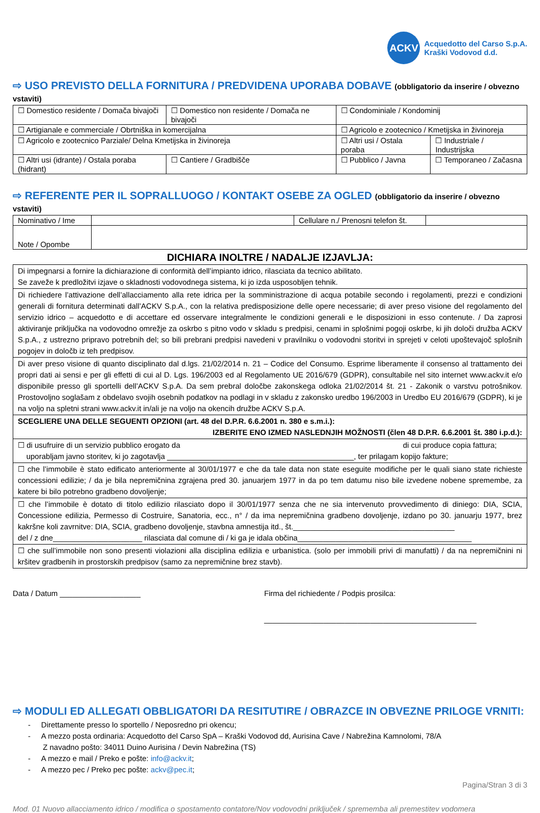ACKV
Acquedotto del Carso S.p.A.
Kraški Vodovod d.d.
⇨ USO PREVISTO DELLA FORNITURA / PREDVIDENA UPORABA DOBAVE (obbligatorio da inserire / obvezno vstaviti)
| ☐ Domestico residente / Domača bivajoči | ☐ Domestico non residente / Domača ne bivajoči | ☐ Condominiale / Kondominij | |
| ☐ Artigianale e commerciale / Obrtniška in komercijalna | | ☐ Agricolo e zootecnico / Kmetijska in živinoreja | |
| ☐ Agricolo e zootecnico Parziale/ Delna Kmetijska in živinoreja | | ☐ Altri usi / Ostala poraba | ☐ Industriale / Industrijska |
| ☐ Altri usi (idrante) / Ostala poraba (hidrant) | ☐ Cantiere / Gradbišče | ☐ Pubblico / Javna | ☐ Temporaneo / Začasna |
⇨ REFERENTE PER IL SOPRALLUOGO / KONTAKT OSEBE ZA OGLED (obbligatorio da inserire / obvezno vstaviti)
| Nominativo / Ime | | Cellulare n./ Prenosni telefon št. | |
| Note / Opombe | | | |
DICHIARA INOLTRE / NADALJE IZJAVLJA:
| Di impegnarsi a fornire la dichiarazione di conformità dell’impianto idrico, rilasciata da tecnico abilitato. Se zaveže k predložitvi izjave o skladnosti vodovodnega sistema, ki jo izda usposobljen tehnik. |
| Di richiedere l’attivazione dell’allacciamento alla rete idrica per la somministrazione di acqua potabile secondo i regolamenti, prezzi e condizioni generali di fornitura determinati dall’ACKV S.p.A., con la relativa predisposizione delle opere necessarie; di aver preso visione del regolamento del servizio idrico – acquedotto e di accettare ed osservare integralmente le condizioni generali e le disposizioni in esso contenute. / Da zaprosi aktiviranje priključka na vodovodno omrežje za oskrbo s pitno vodo v skladu s predpisi, cenami in splošnimi pogoji oskrbe, ki jih določi družba ACKV S.p.A., z ustrezno pripravo potrebnih del; so bili prebrani predpisi navedeni v pravilniku o vodovodni storitvi in sprejeti v celoti upoštevajoč splošnih pogojev in določb iz teh predpisov. |
| Di aver preso visione di quanto disciplinato dal d.lgs. 21/02/2014 n. 21 – Codice del Consumo. Esprime liberamente il consenso al trattamento dei propri dati ai sensi e per gli effetti di cui al D. Lgs. 196/2003 ed al Regolamento UE 2016/679 (GDPR), consultabile nel sito internet www.ackv.it e/o disponibile presso gli sportelli dell’ACKV S.p.A. Da sem prebral določbe zakonskega odloka 21/02/2014 št. 21 - Zakonik o varstvu potrošnikov. Prostovoljno soglašam z obdelavo svojih osebnih podatkov na podlagi in v skladu z zakonsko uredbo 196/2003 in Uredbo EU 2016/679 (GDPR), ki je na voljo na spletni strani www.ackv.it in/ali je na voljo na okencih družbe ACKV S.p.A. |
| SCEGLIERE UNA DELLE SEGUENTI OPZIONI (art. 48 del D.P.R. 6.6.2001 n. 380 e s.m.i.): IZBERITE ENO IZMED NASLEDNJIH MOŽNOSTI (člen 48 D.P.R. 6.6.2001 št. 380 i.p.d.): |
| ☐ di usufruire di un servizio pubblico erogato da di cui produce copia fattura; uporabljam javno storitev, ki jo zagotavlja ____________________________________________, ter prilagam kopijo fakture; |
| ☐ che l’immobile è stato edificato anteriormente al 30/01/1977 e che da tale data non state eseguite modifiche per le quali siano state richieste concessioni edilizie; / da je bila nepremičnina zgrajena pred 30. januarjem 1977 in da po tem datumu niso bile izvedene nobene spremembe, za katere bi bilo potrebno gradbeno dovoljenje; |
| ☐ che l’immobile è dotato di titolo edilizio rilasciato dopo il 30/01/1977 senza che ne sia intervenuto provvedimento di diniego: DIA, SCIA, Concessione edilizia, Permesso di Costruire, Sanatoria, ecc., n° / da ima nepremičnina gradbeno dovoljenje, izdano po 30. januarju 1977, brez kakršne koli zavrnitve: DIA, SCIA, gradbeno dovoljenje, stavbna amnestija itd., št.______________________________________ del / z dne_____________________ rilasciata dal comune di / ki ga je idala občina_________________________________________ |
| ☐ che sull’immobile non sono presenti violazioni alla disciplina edilizia e urbanistica. (solo per immobili privi di manufatti) / da na nepremičnini ni kršitev gradbenih in prostorskih predpisov (samo za nepremičnine brez stavb). |
Data / Datum ___________________
Firma del richiedente / Podpis prosilca:
__________________________________________________
⇨ MODULI ED ALLEGATI OBBLIGATORI DA RESITUTIRE / OBRAZCE IN OBVEZNE PRILOGE VRNITI:
- Direttamente presso lo sportello / Neposredno pri okencu;
- A mezzo posta ordinaria: Acquedotto del Carso SpA – Kraški Vodovod dd, Aurisina Cave / Nabrežina Kamnolomi, 78/A
Z navadno pošto: 34011 Duino Aurisina / Devin Nabrežina (TS)
- A mezzo e mail / Preko e pošte: info@ackv.it;
- A mezzo pec / Preko pec pošte: ackv@pec.it;
Pagina/Stran 3 di 3
Mod. 01 Nuovo allacciamento idrico / modifica o spostamento contatore/Nov vodovodni priključek / sprememba ali premestitev vodomera